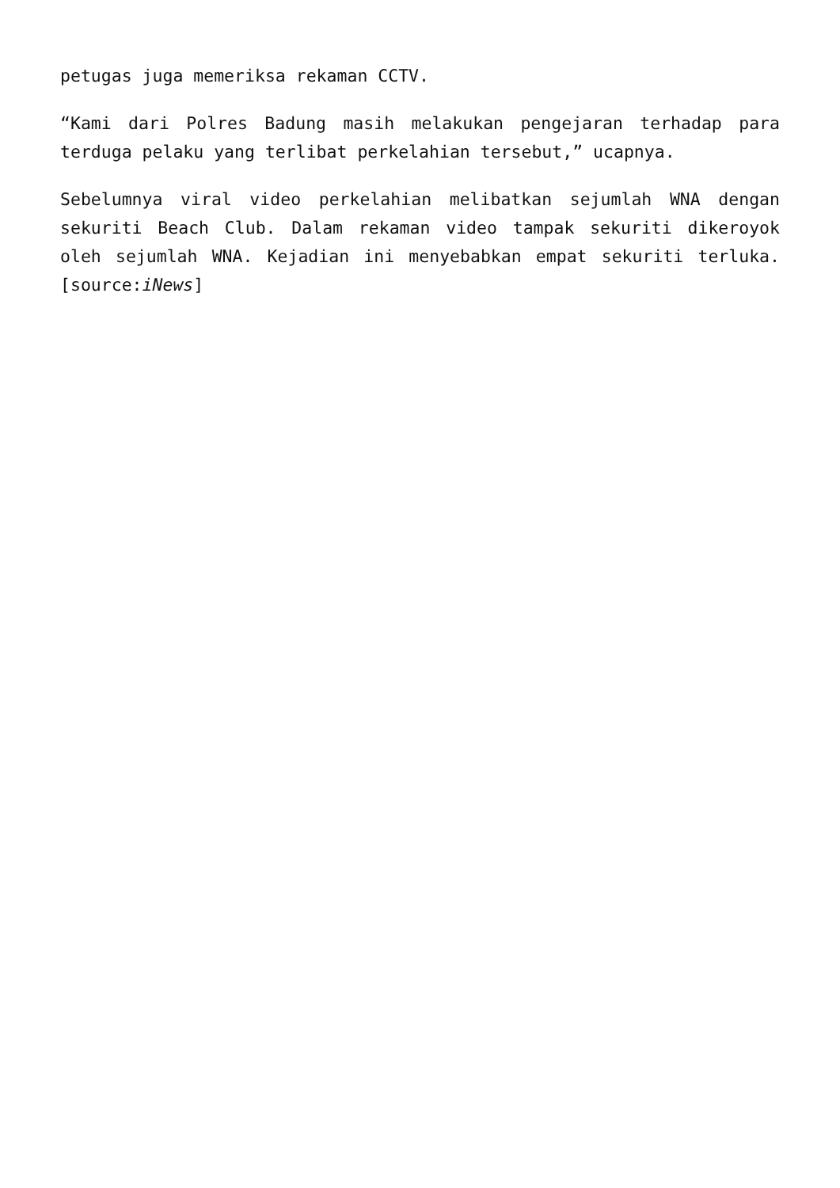petugas juga memeriksa rekaman CCTV.
“Kami dari Polres Badung masih melakukan pengejaran terhadap para terduga pelaku yang terlibat perkelahian tersebut,” ucapnya.
Sebelumnya viral video perkelahian melibatkan sejumlah WNA dengan sekuriti Beach Club. Dalam rekaman video tampak sekuriti dikeroyok oleh sejumlah WNA. Kejadian ini menyebabkan empat sekuriti terluka.[source:iNews]